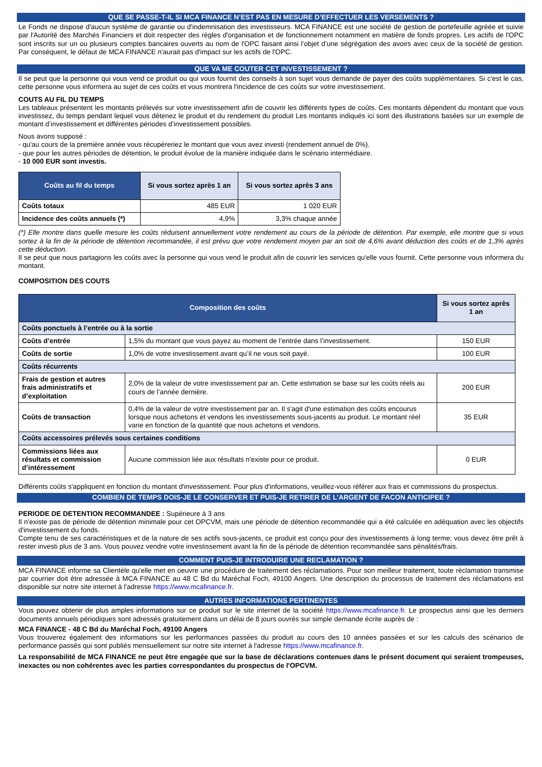QUE SE PASSE-T-IL SI MCA FINANCE N’EST PAS EN MESURE D’EFFECTUER LES VERSEMENTS ?
Le Fonds ne dispose d'aucun système de garantie ou d'indemnisation des investisseurs. MCA FINANCE est une société de gestion de portefeuille agréée et suivie par l'Autorité des Marchés Financiers et doit respecter des règles d'organisation et de fonctionnement notamment en matière de fonds propres. Les actifs de l'OPC sont inscrits sur un ou plusieurs comptes bancaires ouverts au nom de l'OPC faisant ainsi l’objet d’une ségrégation des avoirs avec ceux de la société de gestion. Par conséquent, le défaut de MCA FINANCE n'aurait pas d'impact sur les actifs de l'OPC.
QUE VA ME COUTER CET INVESTISSEMENT ?
Il se peut que la personne qui vous vend ce produit ou qui vous fournit des conseils à son sujet vous demande de payer des coûts supplémentaires. Si c'est le cas, cette personne vous informera au sujet de ces coûts et vous montrera l'incidence de ces coûts sur votre investissement.
COUTS AU FIL DU TEMPS
Les tableaux présentent les montants prélevés sur votre investissement afin de couvrir les différents types de coûts. Ces montants dépendent du montant que vous investissez, du temps pendant lequel vous détenez le produit et du rendement du produit Les montants indiqués ici sont des illustrations basées sur un exemple de montant d’investissement et différentes périodes d’investissement possibles.
Nous avons supposé :
- qu'au cours de la première année vous récupéreriez le montant que vous avez investi (rendement annuel de 0%).
- que pour les autres périodes de détention, le produit évolue de la manière indiquée dans le scénario intermédiaire.
- 10 000 EUR sont investis.
| Coûts au fil du temps | Si vous sortez après 1 an | Si vous sortez après 3 ans |
| --- | --- | --- |
| Coûts totaux | 485 EUR | 1 020 EUR |
| Incidence des coûts annuels (*) | 4,9% | 3,3% chaque année |
(*) Elle montre dans quelle mesure les coûts réduisent annuellement votre rendement au cours de la période de détention. Par exemple, elle montre que si vous sortez à la fin de la période de détention recommandée, il est prévu que votre rendement moyen par an soit de 4,6% avant déduction des coûts et de 1,3% après cette déduction.
Il se peut que nous partagions les coûts avec la personne qui vous vend le produit afin de couvrir les services qu'elle vous fournit. Cette personne vous informera du montant.
COMPOSITION DES COUTS
| Composition des coûts | | Si vous sortez après 1 an |
| --- | --- | --- |
| Coûts ponctuels à l’entrée ou à la sortie | | |
| Coûts d’entrée | 1,5% du montant que vous payez au moment de l’entrée dans l’investissement. | 150 EUR |
| Coûts de sortie | 1,0% de votre investissement avant qu’il ne vous soit payé. | 100 EUR |
| Coûts récurrents | | |
| Frais de gestion et autres frais administratifs et d’exploitation | 2,0% de la valeur de votre investissement par an. Cette estimation se base sur les coûts réels au cours de l’année dernière. | 200 EUR |
| Coûts de transaction | 0,4% de la valeur de votre investissement par an. Il s'agit d'une estimation des coûts encourus lorsque nous achetons et vendons les investissements sous-jacents au produit. Le montant réel varie en fonction de la quantité que nous achetons et vendons. | 35 EUR |
| Coûts accessoires prélevés sous certaines conditions | | |
| Commissions liées aux résultats et commission d’intéressement | Aucune commission liée aux résultats n'existe pour ce produit. | 0 EUR |
Différents coûts s'appliquent en fonction du montant d'investissement. Pour plus d'informations, veuillez-vous référer aux frais et commissions du prospectus.
COMBIEN DE TEMPS DOIS-JE LE CONSERVER ET PUIS-JE RETIRER DE L’ARGENT DE FACON ANTICIPEE ?
PERIODE DE DETENTION RECOMMANDEE : Supérieure à 3 ans
Il n'existe pas de période de détention minimale pour cet OPCVM, mais une période de détention recommandée qui a été calculée en adéquation avec les objectifs d'investissement du fonds.
Compte tenu de ses caractéristiques et de la nature de ses actifs sous-jacents, ce produit est conçu pour des investissements à long terme; vous devez être prêt à rester investi plus de 3 ans. Vous pouvez vendre votre investissement avant la fin de la période de détention recommandée sans pénalités/frais.
COMMENT PUIS-JE INTRODUIRE UNE RECLAMATION ?
MCA FINANCE informe sa Clientèle qu'elle met en oeuvre une procédure de traitement des réclamations. Pour son meilleur traitement, toute réclamation transmise par courrier doit être adressée à MCA FINANCE au 48 C Bd du Maréchal Foch, 49100 Angers. Une description du processus de traitement des réclamations est disponible sur notre site internet à l'adresse https://www.mcafinance.fr.
AUTRES INFORMATIONS PERTINENTES
Vous pouvez obtenir de plus amples informations sur ce produit sur le site internet de la société https://www.mcafinance.fr. Le prospectus ainsi que les derniers documents annuels périodiques sont adressés gratuitement dans un délai de 8 jours ouvrés sur simple demande écrite auprès de :
MCA FINANCE - 48 C Bd du Maréchal Foch, 49100 Angers
Vous trouverez également des informations sur les performances passées du produit au cours des 10 années passées et sur les calculs des scénarios de performance passés qui sont publiés mensuellement sur notre site internet à l'adresse https://www.mcafinance.fr.
La responsabilité de MCA FINANCE ne peut être engagée que sur la base de déclarations contenues dans le présent document qui seraient trompeuses, inexactes ou non cohérentes avec les parties correspondantes du prospectus de l'OPCVM.